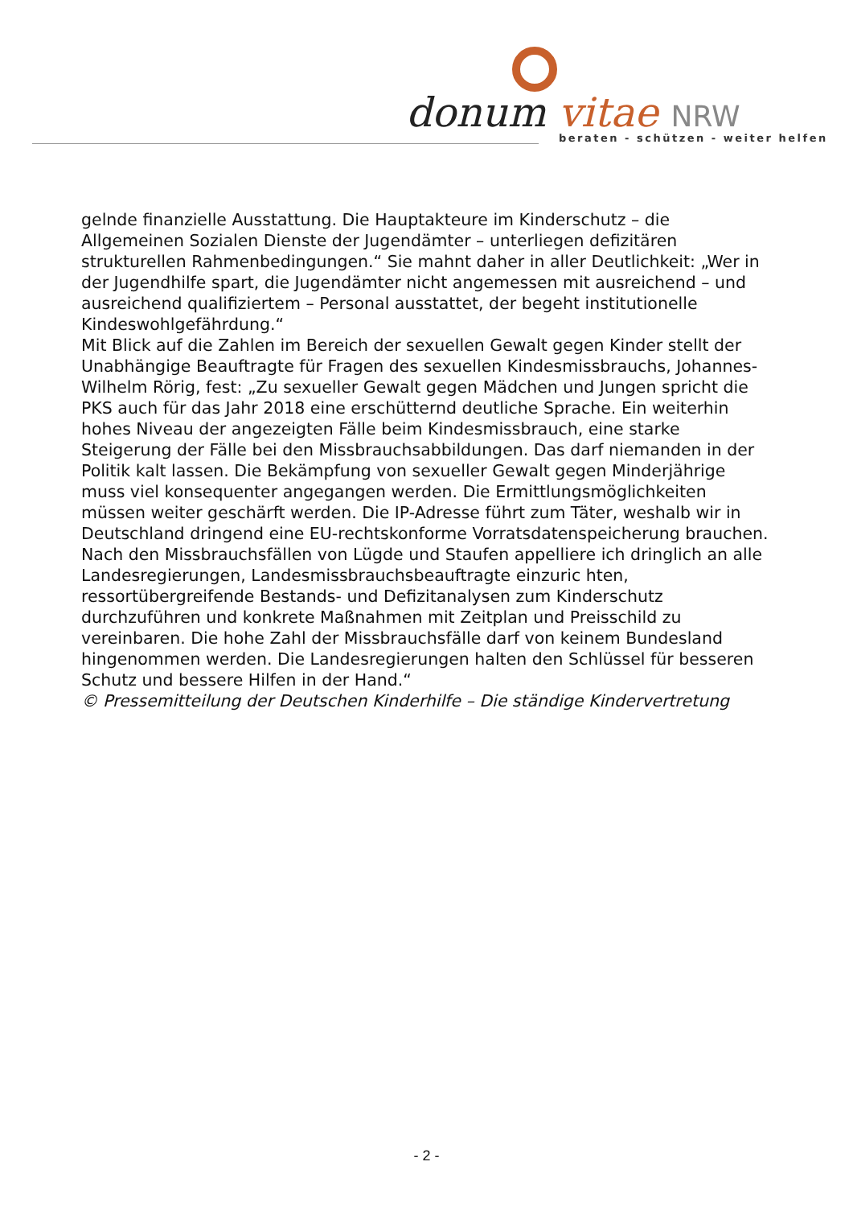donum vitae NRW
beraten - schützen - weiter helfen
gelnde finanzielle Ausstattung. Die Hauptakteure im Kinderschutz – die Allgemeinen Sozialen Dienste der Jugendämter – unterliegen defizitären strukturellen Rahmenbedingungen.“ Sie mahnt daher in aller Deutlichkeit: „Wer in der Jugendhilfe spart, die Jugendämter nicht angemessen mit ausreichend – und ausreichend qualifiziertem – Personal ausstattet, der begeht institutionelle Kindeswohlgefährdung.“
Mit Blick auf die Zahlen im Bereich der sexuellen Gewalt gegen Kinder stellt der Unabhängige Beauftragte für Fragen des sexuellen Kindesmissbrauchs, Johannes-Wilhelm Rörig, fest: „Zu sexueller Gewalt gegen Mädchen und Jungen spricht die PKS auch für das Jahr 2018 eine erschütternd deutliche Sprache. Ein weiterhin hohes Niveau der angezeigten Fälle beim Kindesmissbrauch, eine starke Steigerung der Fälle bei den Missbrauchsabbildungen. Das darf niemanden in der Politik kalt lassen. Die Bekämpfung von sexueller Gewalt gegen Minderjährige muss viel konsequenter angegangen werden. Die Ermittlungsmöglichkeiten müssen weiter geschärft werden. Die IP-Adresse führt zum Täter, weshalb wir in Deutschland dringend eine EU-rechtskonforme Vorratsdatenspeicherung brauchen. Nach den Missbrauchsfällen von Lügde und Staufen appelliere ich dringlich an alle Landesregierungen, Landesmissbrauchsbeauftragte einzuric hten, ressortübergreifende Bestands- und Defizitanalysen zum Kinderschutz durchzuführen und konkrete Maßnahmen mit Zeitplan und Preisschild zu vereinbaren. Die hohe Zahl der Missbrauchsfälle darf von keinem Bundesland hingenommen werden. Die Landesregierungen halten den Schlüssel für besseren Schutz und bessere Hilfen in der Hand.“
© Pressemitteilung der Deutschen Kinderhilfe – Die ständige Kindervertretung
- 2 -